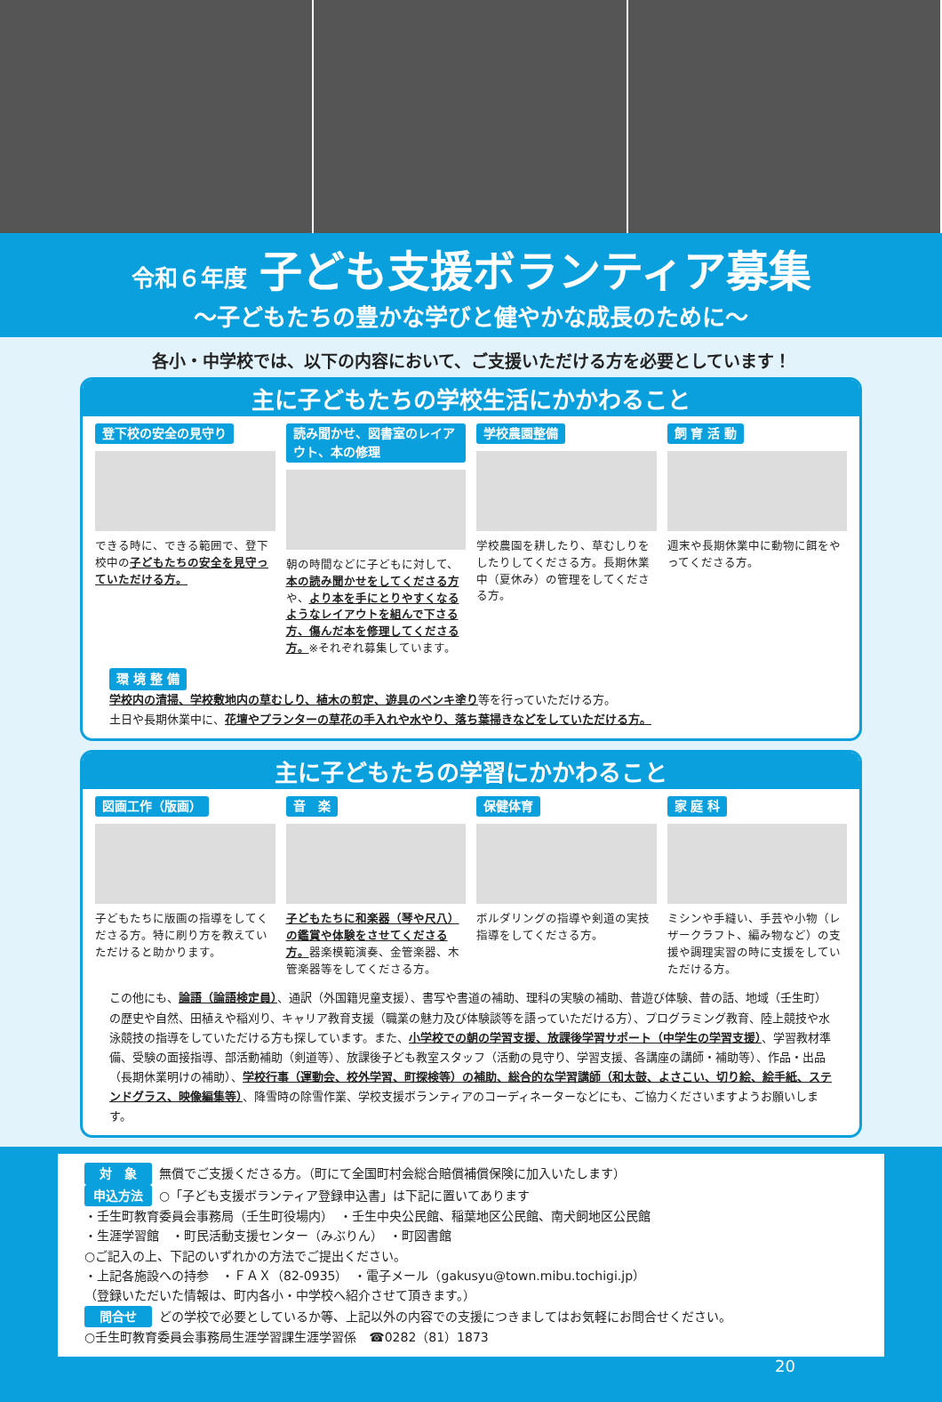令和６年度 子ども支援ボランティア募集
～子どもたちの豊かな学びと健やかな成長のために～
各小・中学校では、以下の内容において、ご支援いただける方を必要としています！
主に子どもたちの学校生活にかかわること
登下校の安全の見守り
できる時に、できる範囲で、登下校中の子どもたちの安全を見守っていただける方。
読み聞かせ、図書室のレイアウト、本の修理
朝の時間などに子どもに対して、本の読み聞かせをしてくださる方や、より本を手にとりやすくなるようなレイアウトを組んで下さる方、傷んだ本を修理してくださる方。※それぞれ募集しています。
学校農園整備
学校農園を耕したり、草むしりをしたりしてくださる方。長期休業中（夏休み）の管理をしてくださる方。
飼 育 活 動
週末や長期休業中に動物に餌をやってくださる方。
環 境 整 備
学校内の清掃、学校敷地内の草むしり、植木の剪定、遊具のペンキ塗り等を行っていただける方。
土日や長期休業中に、花壇やプランターの草花の手入れや水やり、落ち葉掃きなどをしていただける方。
主に子どもたちの学習にかかわること
図画工作（版画）
子どもたちに版画の指導をしてくださる方。特に刷り方を教えていただけると助かります。
音　楽
子どもたちに和楽器（琴や尺八）の鑑賞や体験をさせてくださる方。器楽模範演奏、金管楽器、木管楽器等をしてくださる方。
保健体育
ボルダリングの指導や剣道の実技指導をしてくださる方。
家 庭 科
ミシンや手縫い、手芸や小物（レザークラフト、編み物など）の支援や調理実習の時に支援をしていただける方。
この他にも、論語（論語検定員）、通訳（外国籍児童支援）、書写や書道の補助、理科の実験の補助、昔遊び体験、昔の話、地域（壬生町）の歴史や自然、田植えや稲刈り、キャリア教育支援（職業の魅力及び体験談等を語っていただける方）、プログラミング教育、陸上競技や水泳競技の指導をしていただける方も探しています。また、小学校での朝の学習支援、放課後学習サポート（中学生の学習支援）、学習教材準備、受験の面接指導、部活動補助（剣道等）、放課後子ども教室スタッフ（活動の見守り、学習支援、各講座の講師・補助等）、作品・出品（長期休業明けの補助）、学校行事（運動会、校外学習、町探検等）の補助、総合的な学習講師（和太鼓、よさこい、切り絵、絵手紙、ステンドグラス、映像編集等）、降雪時の除雪作業、学校支援ボランティアのコーディネーターなどにも、ご協力くださいますようお願いします。
対　象 無償でご支援くださる方。（町にて全国町村会総合賠償補償保険に加入いたします）
申込方法 ○「子ども支援ボランティア登録申込書」は下記に置いてあります
・壬生町教育委員会事務局（壬生町役場内）　・壬生中央公民館、稲葉地区公民館、南犬飼地区公民館
・生涯学習館　・町民活動支援センター（みぶりん）　・町図書館
○ご記入の上、下記のいずれかの方法でご提出ください。
・上記各施設への持参　・ＦＡＸ（82-0935）　・電子メール（gakusyu@town.mibu.tochigi.jp）
（登録いただいた情報は、町内各小・中学校へ紹介させて頂きます。）
問合せ どの学校で必要としているか等、上記以外の内容での支援につきましてはお気軽にお問合せください。
○壬生町教育委員会事務局生涯学習課生涯学習係　☎0282（81）1873
20